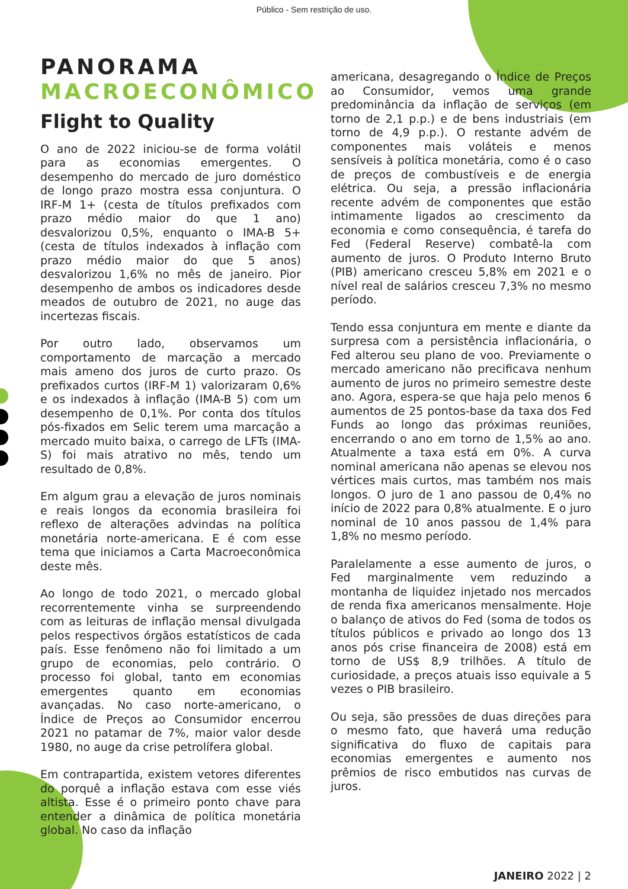Público - Sem restrição de uso.
PANORAMA
MACROECONÔMICO
Flight to Quality
O ano de 2022 iniciou-se de forma volátil para as economias emergentes. O desempenho do mercado de juro doméstico de longo prazo mostra essa conjuntura. O IRF-M 1+ (cesta de títulos prefixados com prazo médio maior do que 1 ano) desvalorizou 0,5%, enquanto o IMA-B 5+ (cesta de títulos indexados à inflação com prazo médio maior do que 5 anos) desvalorizou 1,6% no mês de janeiro. Pior desempenho de ambos os indicadores desde meados de outubro de 2021, no auge das incertezas fiscais.
Por outro lado, observamos um comportamento de marcação a mercado mais ameno dos juros de curto prazo. Os prefixados curtos (IRF-M 1) valorizaram 0,6% e os indexados à inflação (IMA-B 5) com um desempenho de 0,1%. Por conta dos títulos pós-fixados em Selic terem uma marcação a mercado muito baixa, o carrego de LFTs (IMA-S) foi mais atrativo no mês, tendo um resultado de 0,8%.
Em algum grau a elevação de juros nominais e reais longos da economia brasileira foi reflexo de alterações advindas na política monetária norte-americana. E é com esse tema que iniciamos a Carta Macroeconômica deste mês.
Ao longo de todo 2021, o mercado global recorrentemente vinha se surpreendendo com as leituras de inflação mensal divulgada pelos respectivos órgãos estatísticos de cada país. Esse fenômeno não foi limitado a um grupo de economias, pelo contrário. O processo foi global, tanto em economias emergentes quanto em economias avançadas. No caso norte-americano, o Índice de Preços ao Consumidor encerrou 2021 no patamar de 7%, maior valor desde 1980, no auge da crise petrolífera global.
Em contrapartida, existem vetores diferentes do porquê a inflação estava com esse viés altista. Esse é o primeiro ponto chave para entender a dinâmica de política monetária global. No caso da inflação
americana, desagregando o Índice de Preços ao Consumidor, vemos uma grande predominância da inflação de serviços (em torno de 2,1 p.p.) e de bens industriais (em torno de 4,9 p.p.). O restante advém de componentes mais voláteis e menos sensíveis à política monetária, como é o caso de preços de combustíveis e de energia elétrica. Ou seja, a pressão inflacionária recente advém de componentes que estão intimamente ligados ao crescimento da economia e como consequência, é tarefa do Fed (Federal Reserve) combatê-la com aumento de juros. O Produto Interno Bruto (PIB) americano cresceu 5,8% em 2021 e o nível real de salários cresceu 7,3% no mesmo período.
Tendo essa conjuntura em mente e diante da surpresa com a persistência inflacionária, o Fed alterou seu plano de voo. Previamente o mercado americano não precificava nenhum aumento de juros no primeiro semestre deste ano. Agora, espera-se que haja pelo menos 6 aumentos de 25 pontos-base da taxa dos Fed Funds ao longo das próximas reuniões, encerrando o ano em torno de 1,5% ao ano. Atualmente a taxa está em 0%. A curva nominal americana não apenas se elevou nos vértices mais curtos, mas também nos mais longos. O juro de 1 ano passou de 0,4% no início de 2022 para 0,8% atualmente. E o juro nominal de 10 anos passou de 1,4% para 1,8% no mesmo período.
Paralelamente a esse aumento de juros, o Fed marginalmente vem reduzindo a montanha de liquidez injetado nos mercados de renda fixa americanos mensalmente. Hoje o balanço de ativos do Fed (soma de todos os títulos públicos e privado ao longo dos 13 anos pós crise financeira de 2008) está em torno de US$ 8,9 trilhões. A título de curiosidade, a preços atuais isso equivale a 5 vezes o PIB brasileiro.
Ou seja, são pressões de duas direções para o mesmo fato, que haverá uma redução significativa do fluxo de capitais para economias emergentes e aumento nos prêmios de risco embutidos nas curvas de juros.
JANEIRO 2022 | 2